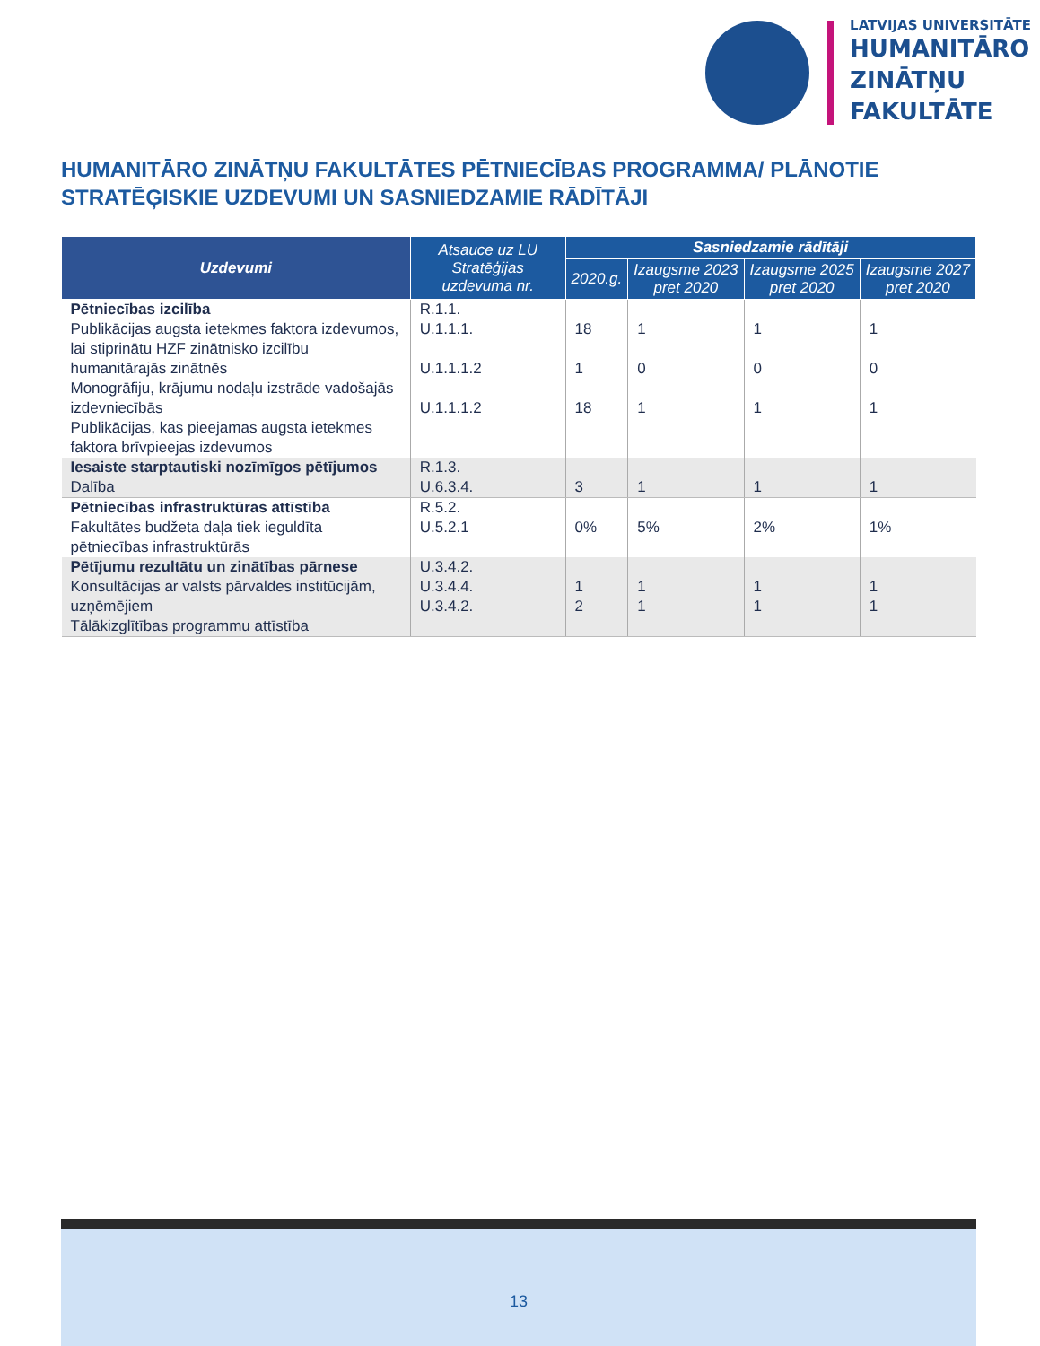LATVIJAS UNIVERSITĀTE
HUMANITĀRO
ZINĀTŅU
FAKULTĀTE
HUMANITĀRO ZINĀTŅU FAKULTĀTES PĒTNIECĪBAS PROGRAMMA/ PLĀNOTIE STRATĒĢISKIE UZDEVUMI UN SASNIEDZAMIE RĀDĪTĀJI
| Uzdevumi | Atsauce uz LU Stratēģijas uzdevuma nr. | Sasniedzamie rādītāji | | | |
| --- | --- | --- | --- | --- | --- |
| | | 2020.g. | Izaugsme 2023 pret 2020 | Izaugsme 2025 pret 2020 | Izaugsme 2027 pret 2020 |
| Pētniecības izcilība Publikācijas augsta ietekmes faktora izdevumos, lai stiprinātu HZF zinātnisko izcilību humanitārajās zinātnēs Monogrāfiju, krājumu nodaļu izstrāde vadošajās izdevniecībās Publikācijas, kas pieejamas augsta ietekmes faktora brīvpieejas izdevumos | R.1.1. U.1.1.1. U.1.1.1.2 U.1.1.1.2 | 18 1 18 | 1 0 1 | 1 0 1 | 1 0 1 |
| Iesaiste starptautiski nozīmīgos pētījumos Dalība | R.1.3. U.6.3.4. | 3 | 1 | 1 | 1 |
| Pētniecības infrastruktūras attīstība Fakultātes budžeta daļa tiek ieguldīta pētniecības infrastruktūrās | R.5.2. U.5.2.1 | 0% | 5% | 2% | 1% |
| Pētījumu rezultātu un zinātības pārnese Konsultācijas ar valsts pārvaldes institūcijām, uzņēmējiem Tālākizglītības programmu attīstība | U.3.4.2. U.3.4.4. U.3.4.2. | 1 2 | 1 1 | 1 1 | 1 1 |
13